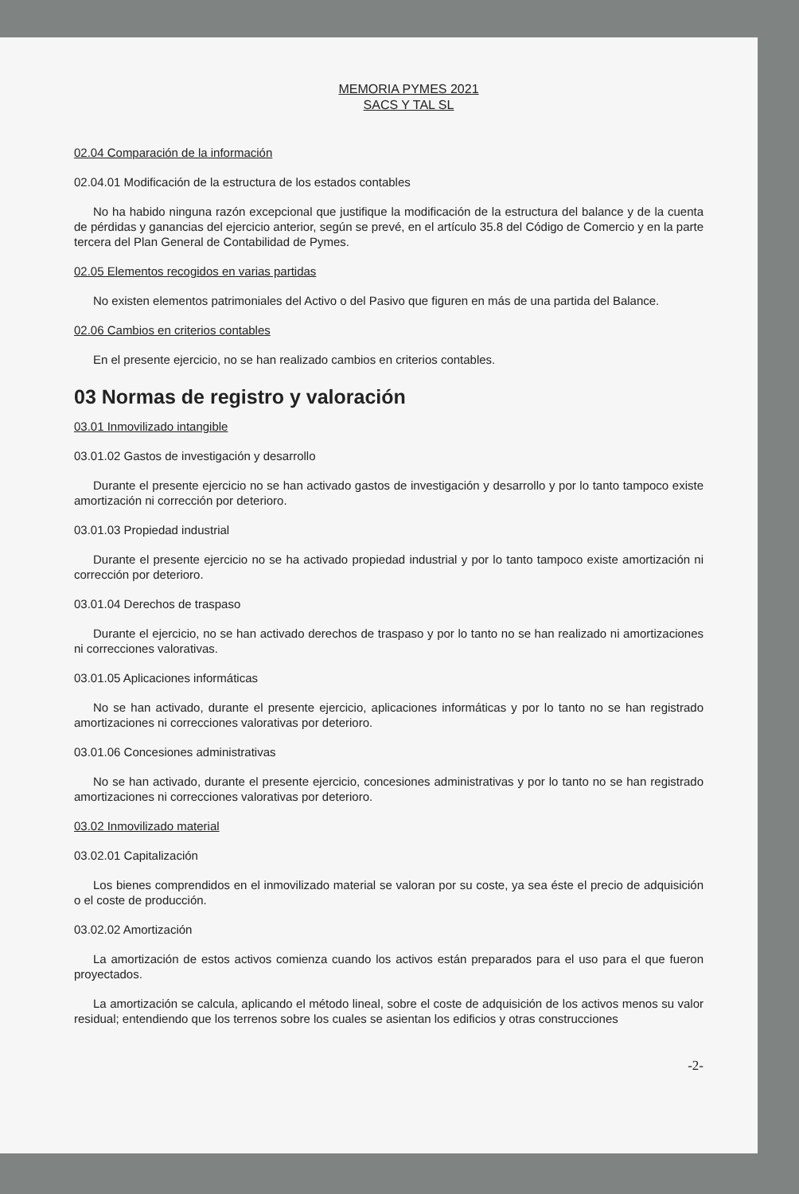MEMORIA PYMES 2021
SACS Y TAL SL
02.04 Comparación de la información
02.04.01 Modificación de la estructura de los estados contables
No ha habido ninguna razón excepcional que justifique la modificación de la estructura del balance y de la cuenta de pérdidas y ganancias del ejercicio anterior, según se prevé, en el artículo 35.8 del Código de Comercio y en la parte tercera del Plan General de Contabilidad de Pymes.
02.05 Elementos recogidos en varias partidas
No existen elementos patrimoniales del Activo o del Pasivo que figuren en más de una partida del Balance.
02.06 Cambios en criterios contables
En el presente ejercicio, no se han realizado cambios en criterios contables.
03 Normas de registro y valoración
03.01 Inmovilizado intangible
03.01.02 Gastos de investigación y desarrollo
Durante el presente ejercicio no se han activado gastos de investigación y desarrollo y por lo tanto tampoco existe amortización ni corrección por deterioro.
03.01.03 Propiedad industrial
Durante el presente ejercicio no se ha activado propiedad industrial y por lo tanto tampoco existe amortización ni corrección por deterioro.
03.01.04 Derechos de traspaso
Durante el ejercicio, no se han activado derechos de traspaso y por lo tanto no se han realizado ni amortizaciones ni correcciones valorativas.
03.01.05 Aplicaciones informáticas
No se han activado, durante el presente ejercicio, aplicaciones informáticas y por lo tanto no se han registrado amortizaciones ni correcciones valorativas por deterioro.
03.01.06 Concesiones administrativas
No se han activado, durante el presente ejercicio, concesiones administrativas y por lo tanto no se han registrado amortizaciones ni correcciones valorativas por deterioro.
03.02 Inmovilizado material
03.02.01 Capitalización
Los bienes comprendidos en el inmovilizado material se valoran por su coste, ya sea éste el precio de adquisición o el coste de producción.
03.02.02 Amortización
La amortización de estos activos comienza cuando los activos están preparados para el uso para el que fueron proyectados.
La amortización se calcula, aplicando el método lineal, sobre el coste de adquisición de los activos menos su valor residual; entendiendo que los terrenos sobre los cuales se asientan los edificios y otras construcciones
-2-